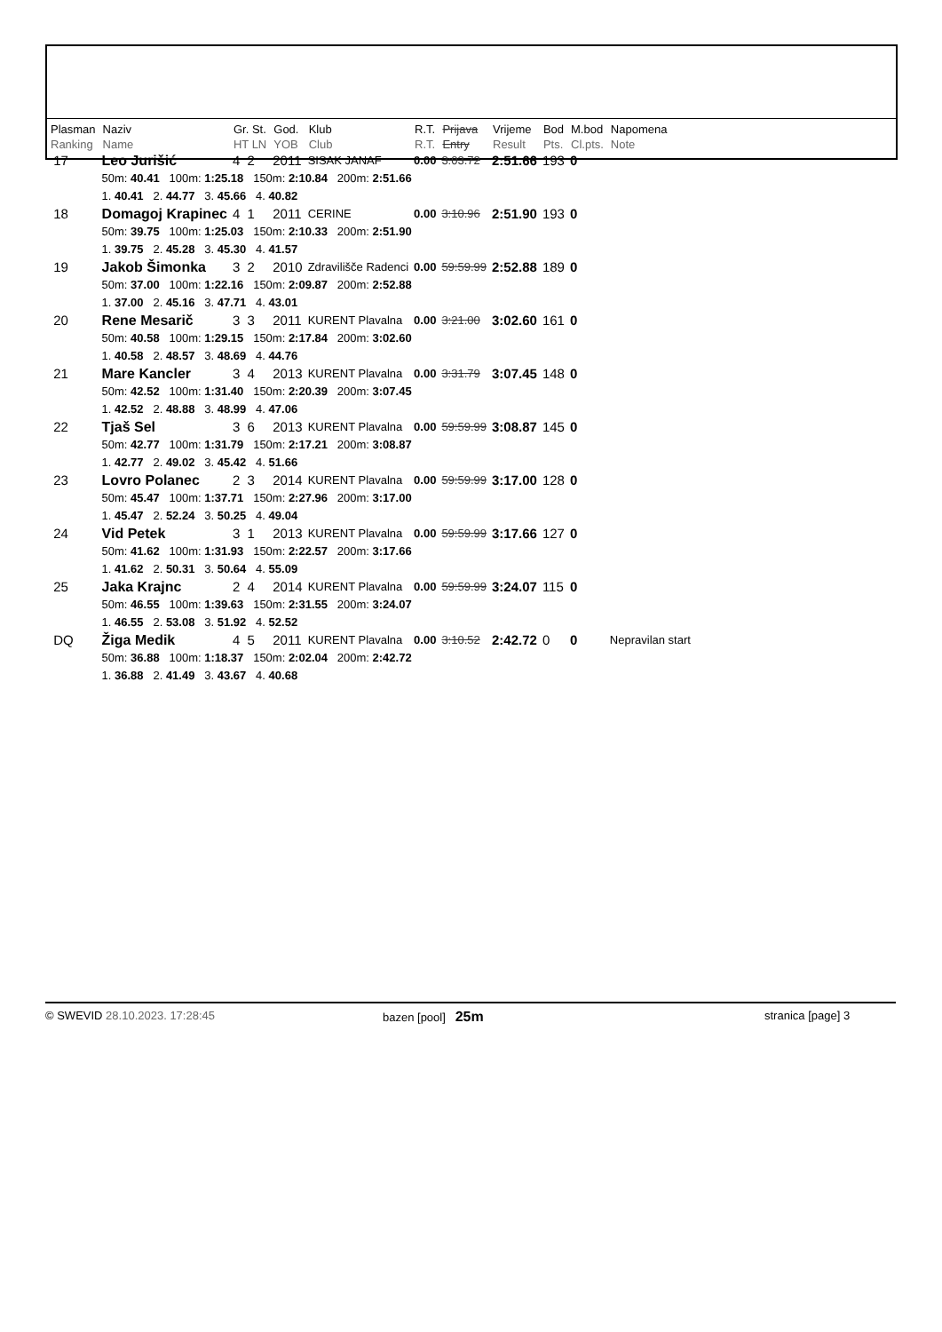| Plasman Ranking | Naziv Name | | Gr. St. HT LN | God. YOB | Klub Club | R.T. R.T. | Prijava Entry | Vrijeme Result | Bod Pts. | M.bod Cl.pts. | Napomena Note |
| --- | --- | --- | --- | --- | --- | --- | --- | --- | --- | --- | --- |
| 17 | Leo Jurišić | | 4 2 | 2011 | SISAK JANAF | 0.00 | 3:03.72 | 2:51.66 | 193 | 0 | |
| | 50m: 40.41 100m: 1:25.18 150m: 2:10.84 200m: 2:51.66 1. 40.41 2. 44.77 3. 45.66 4. 40.82 | | | | | | | | | | |
| 18 | Domagoj Krapinec | | 4 1 | 2011 | CERINE | 0.00 | 3:10.96 | 2:51.90 | 193 | 0 | |
| | 50m: 39.75 100m: 1:25.03 150m: 2:10.33 200m: 2:51.90 1. 39.75 2. 45.28 3. 45.30 4. 41.57 | | | | | | | | | | |
| 19 | Jakob Šimonka | | 3 2 | 2010 | Zdravilišče Radenci | 0.00 | 59:59.99 | 2:52.88 | 189 | 0 | |
| | 50m: 37.00 100m: 1:22.16 150m: 2:09.87 200m: 2:52.88 1. 37.00 2. 45.16 3. 47.71 4. 43.01 | | | | | | | | | | |
| 20 | Rene Mesarič | | 3 3 | 2011 | KURENT Plavalna | 0.00 | 3:21.00 | 3:02.60 | 161 | 0 | |
| | 50m: 40.58 100m: 1:29.15 150m: 2:17.84 200m: 3:02.60 1. 40.58 2. 48.57 3. 48.69 4. 44.76 | | | | | | | | | | |
| 21 | Mare Kancler | | 3 4 | 2013 | KURENT Plavalna | 0.00 | 3:31.79 | 3:07.45 | 148 | 0 | |
| | 50m: 42.52 100m: 1:31.40 150m: 2:20.39 200m: 3:07.45 1. 42.52 2. 48.88 3. 48.99 4. 47.06 | | | | | | | | | | |
| 22 | Tjaš Sel | | 3 6 | 2013 | KURENT Plavalna | 0.00 | 59:59.99 | 3:08.87 | 145 | 0 | |
| | 50m: 42.77 100m: 1:31.79 150m: 2:17.21 200m: 3:08.87 1. 42.77 2. 49.02 3. 45.42 4. 51.66 | | | | | | | | | | |
| 23 | Lovro Polanec | | 2 3 | 2014 | KURENT Plavalna | 0.00 | 59:59.99 | 3:17.00 | 128 | 0 | |
| | 50m: 45.47 100m: 1:37.71 150m: 2:27.96 200m: 3:17.00 1. 45.47 2. 52.24 3. 50.25 4. 49.04 | | | | | | | | | | |
| 24 | Vid Petek | | 3 1 | 2013 | KURENT Plavalna | 0.00 | 59:59.99 | 3:17.66 | 127 | 0 | |
| | 50m: 41.62 100m: 1:31.93 150m: 2:22.57 200m: 3:17.66 1. 41.62 2. 50.31 3. 50.64 4. 55.09 | | | | | | | | | | |
| 25 | Jaka Krajnc | | 2 4 | 2014 | KURENT Plavalna | 0.00 | 59:59.99 | 3:24.07 | 115 | 0 | |
| | 50m: 46.55 100m: 1:39.63 150m: 2:31.55 200m: 3:24.07 1. 46.55 2. 53.08 3. 51.92 4. 52.52 | | | | | | | | | | |
| DQ | Žiga Medik | | 4 5 | 2011 | KURENT Plavalna | 0.00 | 3:10.52 | 2:42.72 | 0 | 0 | Nepravilan start |
| | 50m: 36.88 100m: 1:18.37 150m: 2:02.04 200m: 2:42.72 1. 36.88 2. 41.49 3. 43.67 4. 40.68 | | | | | | | | | | |
© SWEVID 28.10.2023. 17:28:45 bazen [pool] 25m
stranica [page] 3